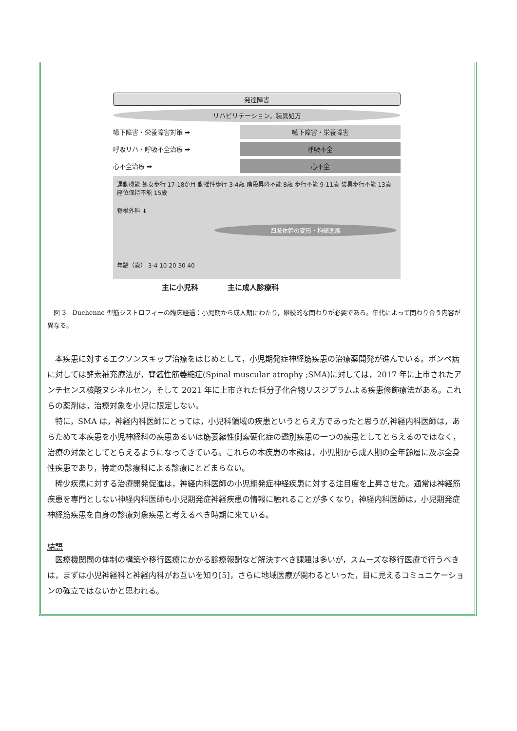発達障害
リハビリテーション，装具処方
嚥下障害・栄養障害対策 ➡ 嚥下障害・栄養障害
呼吸リハ・呼吸不全治療 ➡ 呼吸不全
心不全治療 ➡ 心不全
運動機能 処女歩行 17-18か月 動揺性歩行 3-4歳 階段昇降不能 8歳 歩行不能 9-11歳 装具歩行不能 13歳 座位保持不能 15歳
脊椎外科 ⬇
四肢体幹の変形・拘縮進展
年齢（歳） 3-4 10 20 30 40
主に小児科　　　　主に成人診療科
　図 3　Duchenne 型筋ジストロフィーの臨床経過：小児期から成人期にわたり，継続的な関わりが必要である。年代によって関わり合う内容が異なる。
本疾患に対するエクソンスキップ治療をはじめとして，小児期発症神経筋疾患の治療薬開発が進んでいる。ポンペ病に対しては酵素補充療法が，脊髄性筋萎縮症(Spinal muscular atrophy ;SMA)に対しては，2017 年に上市されたアンチセンス核酸ヌシネルセン，そして 2021 年に上市された低分子化合物リスジプラムよる疾患修飾療法がある。これらの薬剤は，治療対象を小児に限定しない。
特に，SMA は，神経内科医師にとっては，小児科領域の疾患というとらえ方であったと思うが,神経内科医師は，あらためて本疾患を小児神経科の疾患あるいは筋萎縮性側索硬化症の鑑別疾患の一つの疾患としてとらえるのではなく，治療の対象としてとらえるようになってきている。これらの本疾患の本態は，小児期から成人期の全年齢層に及ぶ全身性疾患であり，特定の診療科による診療にとどまらない。
稀少疾患に対する治療開発促進は，神経内科医師の小児期発症神経疾患に対する注目度を上昇させた。通常は神経筋疾患を専門としない神経内科医師も小児期発症神経疾患の情報に触れることが多くなり，神経内科医師は，小児期発症神経筋疾患を自身の診療対象疾患と考えるべき時期に来ている。
結語
医療機関間の体制の構築や移行医療にかかる診療報酬など解決すべき課題は多いが，スムーズな移行医療で行うべきは，まずは小児神経科と神経内科がお互いを知り[5]，さらに地域医療が関わるといった，目に見えるコミュニケーションの確立ではないかと思われる。